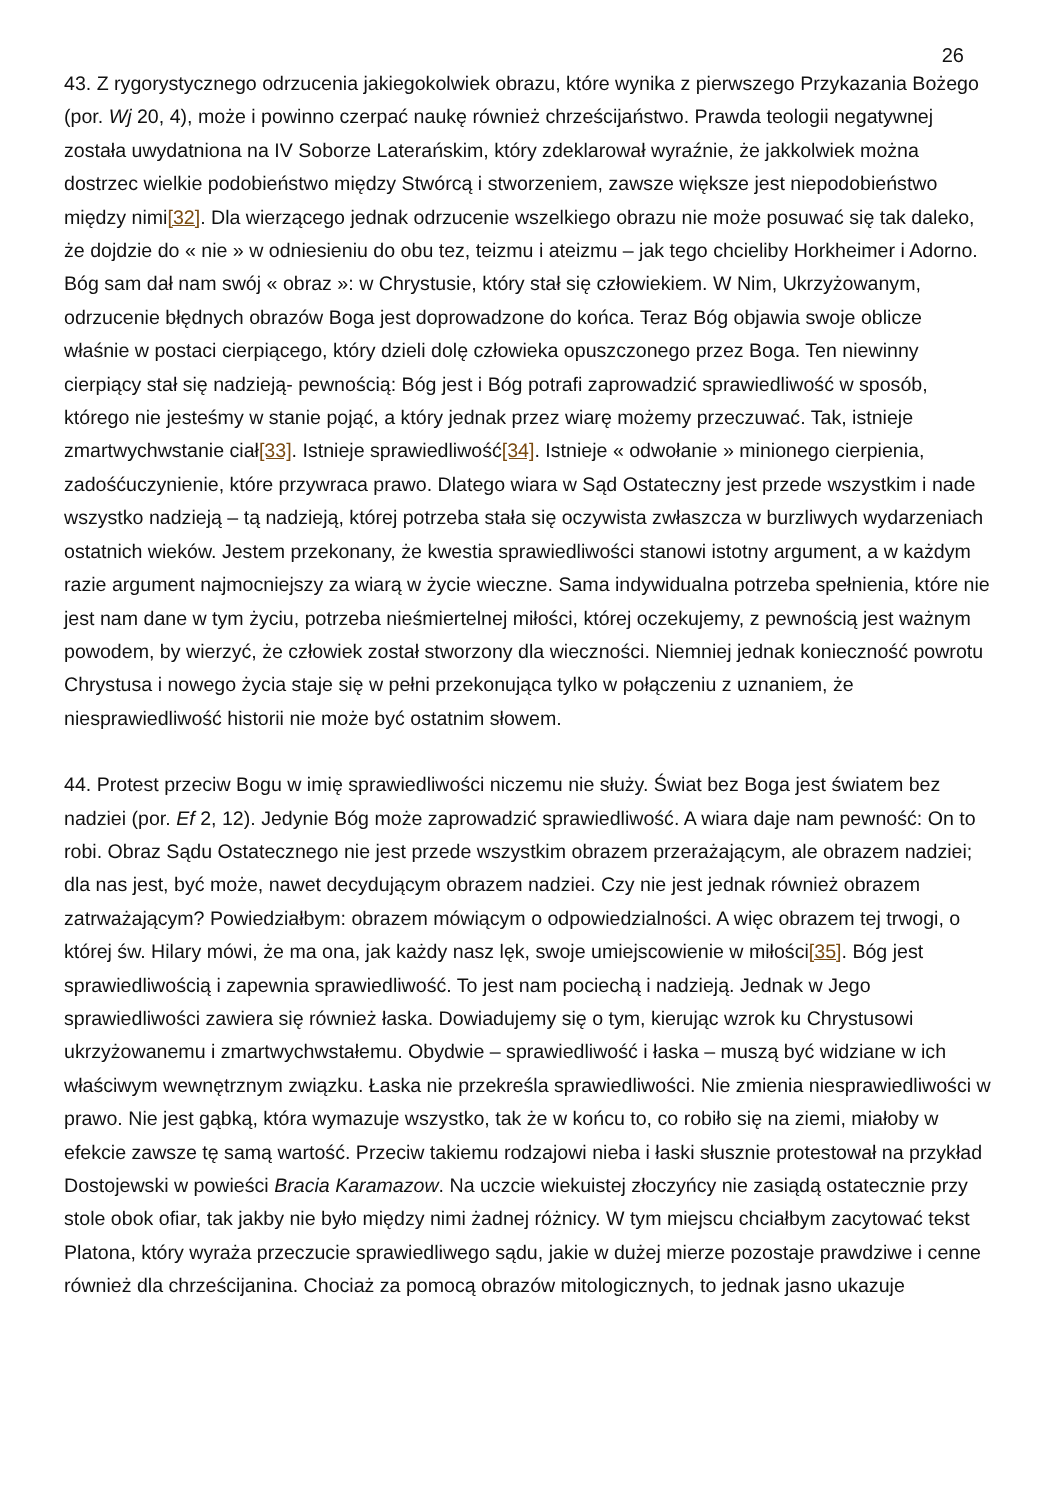26
43. Z rygorystycznego odrzucenia jakiegokolwiek obrazu, które wynika z pierwszego Przykazania Bożego (por. Wj 20, 4), może i powinno czerpać naukę również chrześcijaństwo. Prawda teologii negatywnej została uwydatniona na IV Soborze Laterańskim, który zdeklarował wyraźnie, że jakkolwiek można dostrzec wielkie podobieństwo między Stwórcą i stworzeniem, zawsze większe jest niepodobieństwo między nimi[32]. Dla wierzącego jednak odrzucenie wszelkiego obrazu nie może posuwać się tak daleko, że dojdzie do « nie » w odniesieniu do obu tez, teizmu i ateizmu – jak tego chcieliby Horkheimer i Adorno. Bóg sam dał nam swój « obraz »: w Chrystusie, który stał się człowiekiem. W Nim, Ukrzyżowanym, odrzucenie błędnych obrazów Boga jest doprowadzone do końca. Teraz Bóg objawia swoje oblicze właśnie w postaci cierpiącego, który dzieli dolę człowieka opuszczonego przez Boga. Ten niewinny cierpiący stał się nadzieją- pewnością: Bóg jest i Bóg potrafi zaprowadzić sprawiedliwość w sposób, którego nie jesteśmy w stanie pojąć, a który jednak przez wiarę możemy przeczuwać. Tak, istnieje zmartwychwstanie ciał[33]. Istnieje sprawiedliwość[34]. Istnieje « odwołanie » minionego cierpienia, zadośćuczynienie, które przywraca prawo. Dlatego wiara w Sąd Ostateczny jest przede wszystkim i nade wszystko nadzieją – tą nadzieją, której potrzeba stała się oczywista zwłaszcza w burzliwych wydarzeniach ostatnich wieków. Jestem przekonany, że kwestia sprawiedliwości stanowi istotny argument, a w każdym razie argument najmocniejszy za wiarą w życie wieczne. Sama indywidualna potrzeba spełnienia, które nie jest nam dane w tym życiu, potrzeba nieśmiertelnej miłości, której oczekujemy, z pewnością jest ważnym powodem, by wierzyć, że człowiek został stworzony dla wieczności. Niemniej jednak konieczność powrotu Chrystusa i nowego życia staje się w pełni przekonująca tylko w połączeniu z uznaniem, że niesprawiedliwość historii nie może być ostatnim słowem.
44. Protest przeciw Bogu w imię sprawiedliwości niczemu nie służy. Świat bez Boga jest światem bez nadziei (por. Ef 2, 12). Jedynie Bóg może zaprowadzić sprawiedliwość. A wiara daje nam pewność: On to robi. Obraz Sądu Ostatecznego nie jest przede wszystkim obrazem przerażającym, ale obrazem nadziei; dla nas jest, być może, nawet decydującym obrazem nadziei. Czy nie jest jednak również obrazem zatrważającym? Powiedziałbym: obrazem mówiącym o odpowiedzialności. A więc obrazem tej trwogi, o której św. Hilary mówi, że ma ona, jak każdy nasz lęk, swoje umiejscowienie w miłości[35]. Bóg jest sprawiedliwością i zapewnia sprawiedliwość. To jest nam pociechą i nadzieją. Jednak w Jego sprawiedliwości zawiera się również łaska. Dowiadujemy się o tym, kierując wzrok ku Chrystusowi ukrzyżowanemu i zmartwychwstałemu. Obydwie – sprawiedliwość i łaska – muszą być widziane w ich właściwym wewnętrznym związku. Łaska nie przekreśla sprawiedliwości. Nie zmienia niesprawiedliwości w prawo. Nie jest gąbką, która wymazuje wszystko, tak że w końcu to, co robiło się na ziemi, miałoby w efekcie zawsze tę samą wartość. Przeciw takiemu rodzajowi nieba i łaski słusznie protestował na przykład Dostojewski w powieści Bracia Karamazow. Na uczcie wiekuistej złoczyńcy nie zasiądą ostatecznie przy stole obok ofiar, tak jakby nie było między nimi żadnej różnicy. W tym miejscu chciałbym zacytować tekst Platona, który wyraża przeczucie sprawiedliwego sądu, jakie w dużej mierze pozostaje prawdziwe i cenne również dla chrześcijanina. Chociaż za pomocą obrazów mitologicznych, to jednak jasno ukazuje